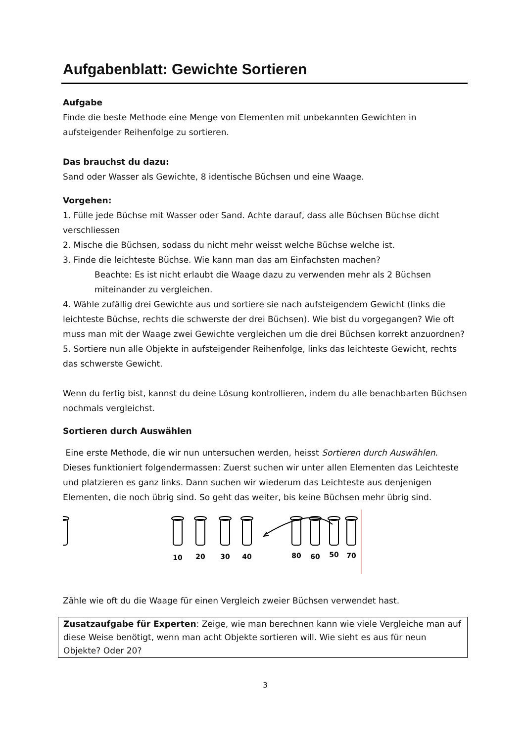Aufgabenblatt: Gewichte Sortieren
Aufgabe
Finde die beste Methode eine Menge von Elementen mit unbekannten Gewichten in aufsteigender Reihenfolge zu sortieren.
Das brauchst du dazu:
Sand oder Wasser als Gewichte, 8 identische Büchsen und eine Waage.
Vorgehen:
1. Fülle jede Büchse mit Wasser oder Sand. Achte darauf, dass alle Büchsen Büchse dicht verschliessen
2. Mische die Büchsen, sodass du nicht mehr weisst welche Büchse welche ist.
3. Finde die leichteste Büchse. Wie kann man das am Einfachsten machen?
Beachte: Es ist nicht erlaubt die Waage dazu zu verwenden mehr als 2 Büchsen miteinander zu vergleichen.
4. Wähle zufällig drei Gewichte aus und sortiere sie nach aufsteigendem Gewicht (links die leichteste Büchse, rechts die schwerste der drei Büchsen). Wie bist du vorgegangen? Wie oft muss man mit der Waage zwei Gewichte vergleichen um die drei Büchsen korrekt anzuordnen?
5. Sortiere nun alle Objekte in aufsteigender Reihenfolge, links das leichteste Gewicht, rechts das schwerste Gewicht.
Wenn du fertig bist, kannst du deine Lösung kontrollieren, indem du alle benachbarten Büchsen nochmals vergleichst.
Sortieren durch Auswählen
Eine erste Methode, die wir nun untersuchen werden, heisst Sortieren durch Auswählen. Dieses funktioniert folgendermassen: Zuerst suchen wir unter allen Elementen das Leichteste und platzieren es ganz links. Dann suchen wir wiederum das Leichteste aus denjenigen Elementen, die noch übrig sind. So geht das weiter, bis keine Büchsen mehr übrig sind.
10
20
30
40
80
60
50
70
Zähle wie oft du die Waage für einen Vergleich zweier Büchsen verwendet hast.
Zusatzaufgabe für Experten: Zeige, wie man berechnen kann wie viele Vergleiche man auf diese Weise benötigt, wenn man acht Objekte sortieren will. Wie sieht es aus für neun Objekte? Oder 20?
3